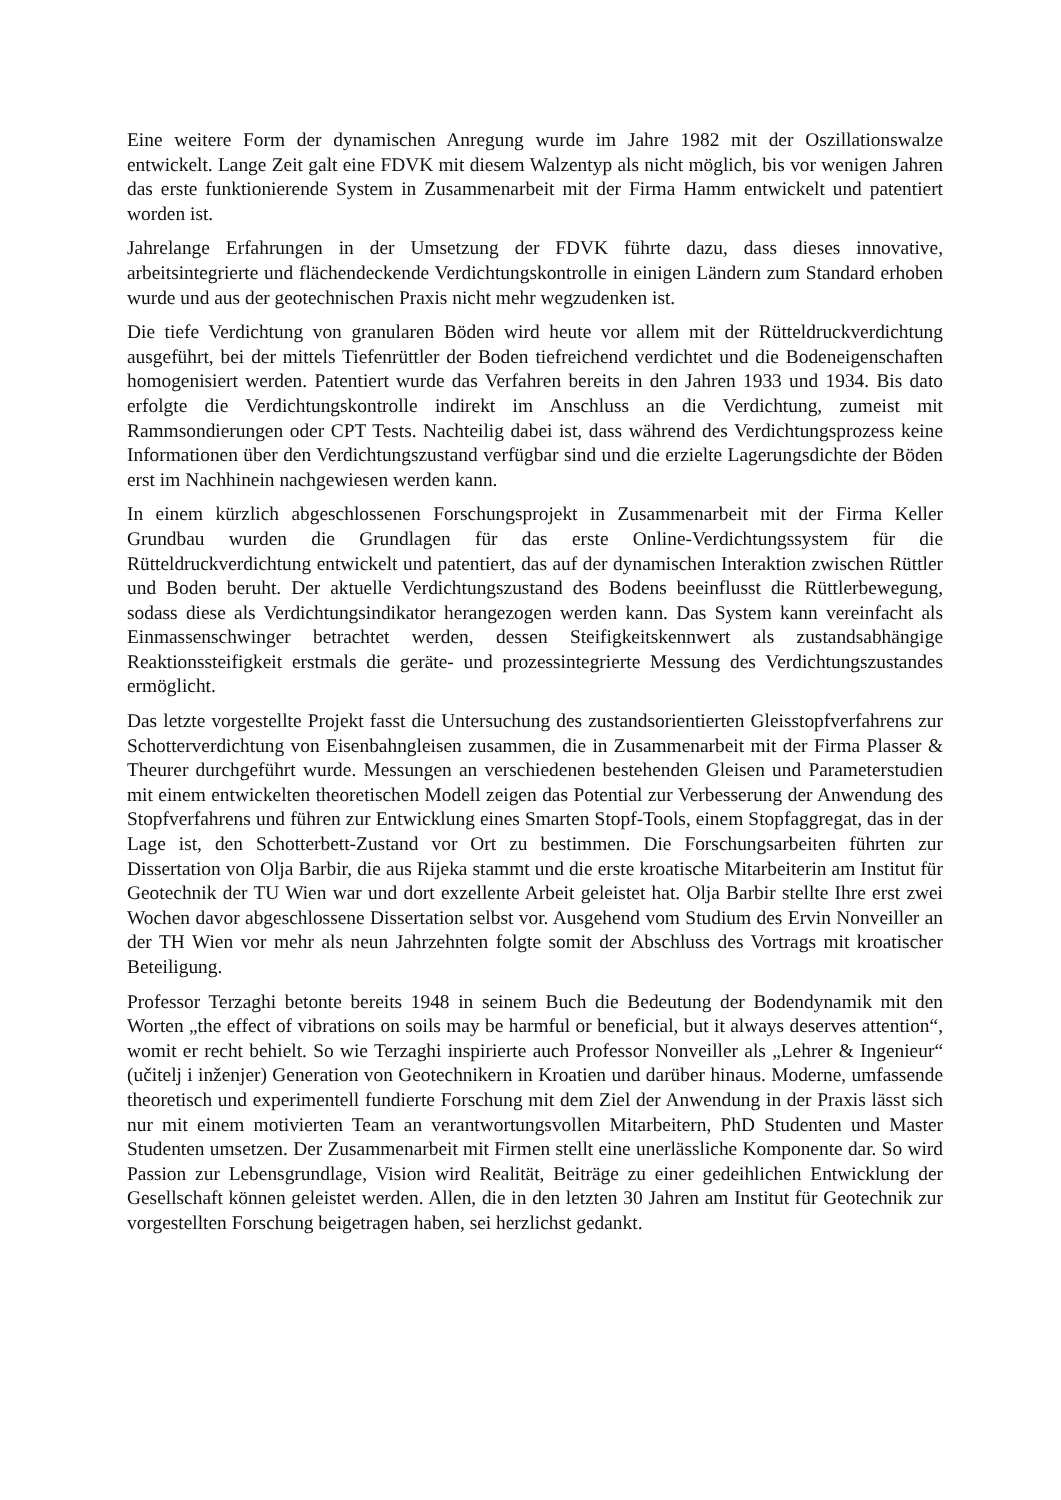Eine weitere Form der dynamischen Anregung wurde im Jahre 1982 mit der Oszillationswalze entwickelt. Lange Zeit galt eine FDVK mit diesem Walzentyp als nicht möglich, bis vor wenigen Jahren das erste funktionierende System in Zusammenarbeit mit der Firma Hamm entwickelt und patentiert worden ist.
Jahrelange Erfahrungen in der Umsetzung der FDVK führte dazu, dass dieses innovative, arbeitsintegrierte und flächendeckende Verdichtungskontrolle in einigen Ländern zum Standard erhoben wurde und aus der geotechnischen Praxis nicht mehr wegzudenken ist.
Die tiefe Verdichtung von granularen Böden wird heute vor allem mit der Rütteldruckverdichtung ausgeführt, bei der mittels Tiefenrüttler der Boden tiefreichend verdichtet und die Bodeneigenschaften homogenisiert werden. Patentiert wurde das Verfahren bereits in den Jahren 1933 und 1934. Bis dato erfolgte die Verdichtungskontrolle indirekt im Anschluss an die Verdichtung, zumeist mit Rammsondierungen oder CPT Tests. Nachteilig dabei ist, dass während des Verdichtungsprozess keine Informationen über den Verdichtungszustand verfügbar sind und die erzielte Lagerungsdichte der Böden erst im Nachhinein nachgewiesen werden kann.
In einem kürzlich abgeschlossenen Forschungsprojekt in Zusammenarbeit mit der Firma Keller Grundbau wurden die Grundlagen für das erste Online-Verdichtungssystem für die Rütteldruckverdichtung entwickelt und patentiert, das auf der dynamischen Interaktion zwischen Rüttler und Boden beruht. Der aktuelle Verdichtungszustand des Bodens beeinflusst die Rüttlerbewegung, sodass diese als Verdichtungsindikator herangezogen werden kann. Das System kann vereinfacht als Einmassenschwinger betrachtet werden, dessen Steifigkeitskennwert als zustandsabhängige Reaktionssteifigkeit erstmals die geräte- und prozessintegrierte Messung des Verdichtungszustandes ermöglicht.
Das letzte vorgestellte Projekt fasst die Untersuchung des zustandsorientierten Gleisstopfverfahrens zur Schotterverdichtung von Eisenbahngleisen zusammen, die in Zusammenarbeit mit der Firma Plasser & Theurer durchgeführt wurde. Messungen an verschiedenen bestehenden Gleisen und Parameterstudien mit einem entwickelten theoretischen Modell zeigen das Potential zur Verbesserung der Anwendung des Stopfverfahrens und führen zur Entwicklung eines Smarten Stopf-Tools, einem Stopfaggregat, das in der Lage ist, den Schotterbett-Zustand vor Ort zu bestimmen. Die Forschungsarbeiten führten zur Dissertation von Olja Barbir, die aus Rijeka stammt und die erste kroatische Mitarbeiterin am Institut für Geotechnik der TU Wien war und dort exzellente Arbeit geleistet hat. Olja Barbir stellte Ihre erst zwei Wochen davor abgeschlossene Dissertation selbst vor. Ausgehend vom Studium des Ervin Nonveiller an der TH Wien vor mehr als neun Jahrzehnten folgte somit der Abschluss des Vortrags mit kroatischer Beteiligung.
Professor Terzaghi betonte bereits 1948 in seinem Buch die Bedeutung der Bodendynamik mit den Worten „the effect of vibrations on soils may be harmful or beneficial, but it always deserves attention“, womit er recht behielt. So wie Terzaghi inspirierte auch Professor Nonveiller als „Lehrer & Ingenieur“ (učitelj i inženjer) Generation von Geotechnikern in Kroatien und darüber hinaus. Moderne, umfassende theoretisch und experimentell fundierte Forschung mit dem Ziel der Anwendung in der Praxis lässt sich nur mit einem motivierten Team an verantwortungsvollen Mitarbeitern, PhD Studenten und Master Studenten umsetzen. Der Zusammenarbeit mit Firmen stellt eine unerlässliche Komponente dar. So wird Passion zur Lebensgrundlage, Vision wird Realität, Beiträge zu einer gedeihlichen Entwicklung der Gesellschaft können geleistet werden. Allen, die in den letzten 30 Jahren am Institut für Geotechnik zur vorgestellten Forschung beigetragen haben, sei herzlichst gedankt.